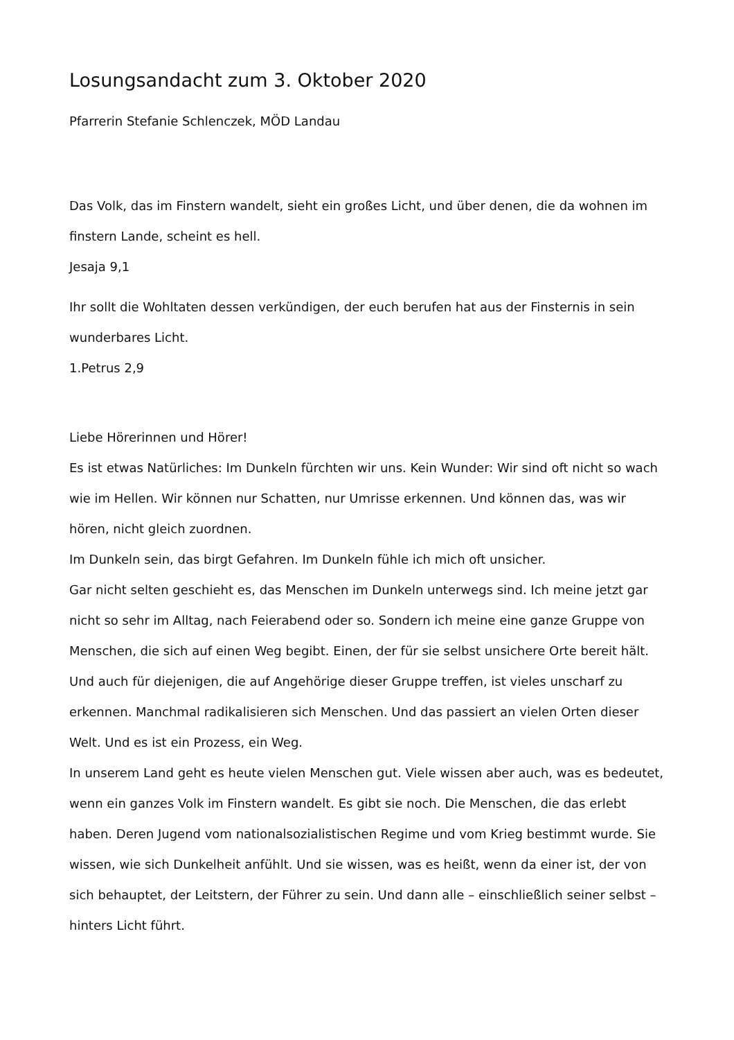Losungsandacht zum 3. Oktober 2020
Pfarrerin Stefanie Schlenczek, MÖD Landau
Das Volk, das im Finstern wandelt, sieht ein großes Licht, und über denen, die da wohnen im finstern Lande, scheint es hell.
Jesaja 9,1
Ihr sollt die Wohltaten dessen verkündigen, der euch berufen hat aus der Finsternis in sein wunderbares Licht.
1.Petrus 2,9
Liebe Hörerinnen und Hörer!
Es ist etwas Natürliches: Im Dunkeln fürchten wir uns. Kein Wunder: Wir sind oft nicht so wach wie im Hellen. Wir können nur Schatten, nur Umrisse erkennen. Und können das, was wir hören, nicht gleich zuordnen.
Im Dunkeln sein, das birgt Gefahren. Im Dunkeln fühle ich mich oft unsicher.
Gar nicht selten geschieht es, das Menschen im Dunkeln unterwegs sind. Ich meine jetzt gar nicht so sehr im Alltag, nach Feierabend oder so. Sondern ich meine eine ganze Gruppe von Menschen, die sich auf einen Weg begibt. Einen, der für sie selbst unsichere Orte bereit hält. Und auch für diejenigen, die auf Angehörige dieser Gruppe treffen, ist vieles unscharf zu erkennen. Manchmal radikalisieren sich Menschen. Und das passiert an vielen Orten dieser Welt. Und es ist ein Prozess, ein Weg.
In unserem Land geht es heute vielen Menschen gut. Viele wissen aber auch, was es bedeutet, wenn ein ganzes Volk im Finstern wandelt. Es gibt sie noch. Die Menschen, die das erlebt haben. Deren Jugend vom nationalsozialistischen Regime und vom Krieg bestimmt wurde. Sie wissen, wie sich Dunkelheit anfühlt. Und sie wissen, was es heißt, wenn da einer ist, der von sich behauptet, der Leitstern, der Führer zu sein. Und dann alle – einschließlich seiner selbst – hinters Licht führt.